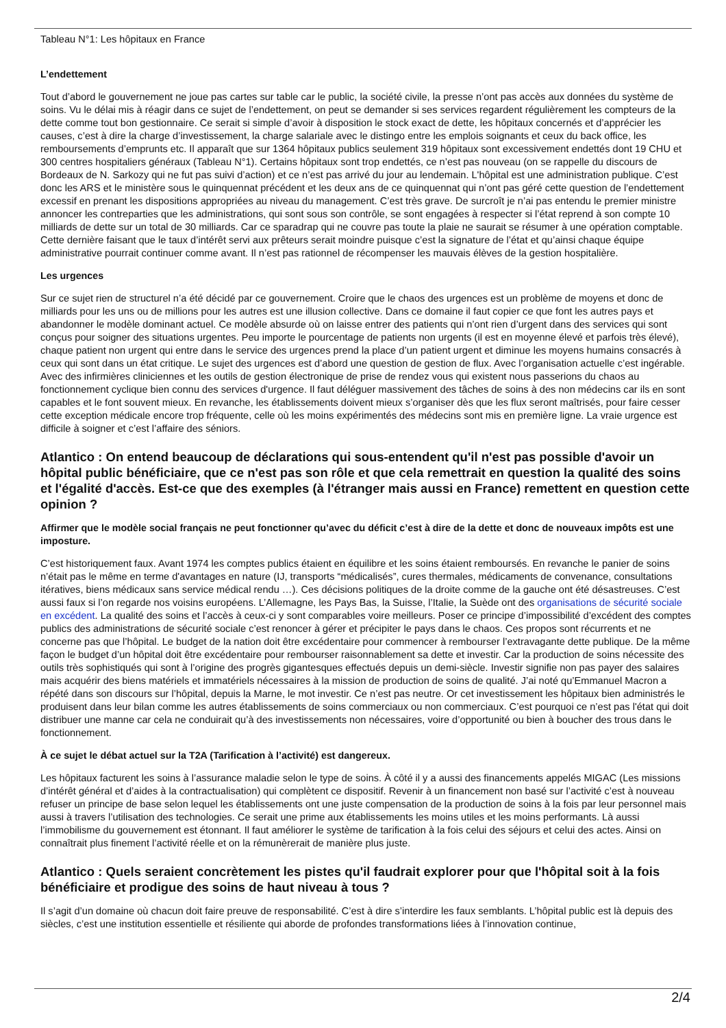Tableau N°1: Les hôpitaux en France
L’endettement
Tout d’abord le gouvernement ne joue pas cartes sur table car le public, la société civile, la presse n’ont pas accès aux données du système de soins. Vu le délai mis à réagir dans ce sujet de l’endettement, on peut se demander si ses services regardent régulièrement les compteurs de la dette comme tout bon gestionnaire. Ce serait si simple d’avoir à disposition le stock exact de dette, les hôpitaux concernés et d’apprécier les causes, c’est à dire la charge d’investissement, la charge salariale avec le distingo entre les emplois soignants et ceux du back office, les remboursements d’emprunts etc. Il apparaît que sur 1364 hôpitaux publics seulement 319 hôpitaux sont excessivement endettés dont 19 CHU et 300 centres hospitaliers généraux (Tableau N°1). Certains hôpitaux sont trop endettés, ce n’est pas nouveau (on se rappelle du discours de Bordeaux de N. Sarkozy qui ne fut pas suivi d’action) et ce n’est pas arrivé du jour au lendemain. L'hôpital est une administration publique. C’est donc les ARS et le ministère sous le quinquennat précédent et les deux ans de ce quinquennat qui n’ont pas géré cette question de l’endettement excessif en prenant les dispositions appropriées au niveau du management. C’est très grave. De surcroît je n’ai pas entendu le premier ministre annoncer les contreparties que les administrations, qui sont sous son contrôle, se sont engagées à respecter si l’état reprend à son compte 10 milliards de dette sur un total de 30 milliards. Car ce sparadrap qui ne couvre pas toute la plaie ne saurait se résumer à une opération comptable. Cette dernière faisant que le taux d’intérêt servi aux prêteurs serait moindre puisque c’est la signature de l’état et qu’ainsi chaque équipe administrative pourrait continuer comme avant. Il n’est pas rationnel de récompenser les mauvais élèves de la gestion hospitalière.
Les urgences
Sur ce sujet rien de structurel n’a été décidé par ce gouvernement. Croire que le chaos des urgences est un problème de moyens et donc de milliards pour les uns ou de millions pour les autres est une illusion collective. Dans ce domaine il faut copier ce que font les autres pays et abandonner le modèle dominant actuel. Ce modèle absurde où on laisse entrer des patients qui n’ont rien d’urgent dans des services qui sont conçus pour soigner des situations urgentes. Peu importe le pourcentage de patients non urgents (il est en moyenne élevé et parfois très élevé), chaque patient non urgent qui entre dans le service des urgences prend la place d’un patient urgent et diminue les moyens humains consacrés à ceux qui sont dans un état critique. Le sujet des urgences est d’abord une question de gestion de flux. Avec l’organisation actuelle c’est ingérable. Avec des infirmières cliniciennes et les outils de gestion électronique de prise de rendez vous qui existent nous passerions du chaos au fonctionnement cyclique bien connu des services d'urgence. Il faut déléguer massivement des tâches de soins à des non médecins car ils en sont capables et le font souvent mieux. En revanche, les établissements doivent mieux s’organiser dès que les flux seront maîtrisés, pour faire cesser cette exception médicale encore trop fréquente, celle où les moins expérimentés des médecins sont mis en première ligne. La vraie urgence est difficile à soigner et c’est l’affaire des séniors.
Atlantico : On entend beaucoup de déclarations qui sous-entendent qu'il n'est pas possible d'avoir un hôpital public bénéficiaire, que ce n'est pas son rôle et que cela remettrait en question la qualité des soins et l'égalité d'accès. Est-ce que des exemples (à l'étranger mais aussi en France) remettent en question cette opinion ?
Affirmer que le modèle social français ne peut fonctionner qu’avec du déficit c’est à dire de la dette et donc de nouveaux impôts est une imposture.
C’est historiquement faux. Avant 1974 les comptes publics étaient en équilibre et les soins étaient remboursés. En revanche le panier de soins n’était pas le même en terme d'avantages en nature (IJ, transports “médicalisés”, cures thermales, médicaments de convenance, consultations itératives, biens médicaux sans service médical rendu …). Ces décisions politiques de la droite comme de la gauche ont été désastreuses. C’est aussi faux si l’on regarde nos voisins européens. L’Allemagne, les Pays Bas, la Suisse, l’Italie, la Suède ont des organisations de sécurité sociale en excédent. La qualité des soins et l’accès à ceux-ci y sont comparables voire meilleurs. Poser ce principe d’impossibilité d’excédent des comptes publics des administrations de sécurité sociale c’est renoncer à gérer et précipiter le pays dans le chaos. Ces propos sont récurrents et ne concerne pas que l’hôpital. Le budget de la nation doit être excédentaire pour commencer à rembourser l’extravagante dette publique. De la même façon le budget d’un hôpital doit être excédentaire pour rembourser raisonnablement sa dette et investir. Car la production de soins nécessite des outils très sophistiqués qui sont à l’origine des progrès gigantesques effectués depuis un demi-siècle. Investir signifie non pas payer des salaires mais acquérir des biens matériels et immatériels nécessaires à la mission de production de soins de qualité. J’ai noté qu’Emmanuel Macron a répété dans son discours sur l’hôpital, depuis la Marne, le mot investir. Ce n’est pas neutre. Or cet investissement les hôpitaux bien administrés le produisent dans leur bilan comme les autres établissements de soins commerciaux ou non commerciaux. C’est pourquoi ce n’est pas l'état qui doit distribuer une manne car cela ne conduirait qu’à des investissements non nécessaires, voire d’opportunité ou bien à boucher des trous dans le fonctionnement.
À ce sujet le débat actuel sur la T2A (Tarification à l’activité) est dangereux.
Les hôpitaux facturent les soins à l’assurance maladie selon le type de soins. À côté il y a aussi des financements appelés MIGAC (Les missions d’intérêt général et d’aides à la contractualisation) qui complètent ce dispositif. Revenir à un financement non basé sur l’activité c’est à nouveau refuser un principe de base selon lequel les établissements ont une juste compensation de la production de soins à la fois par leur personnel mais aussi à travers l’utilisation des technologies. Ce serait une prime aux établissements les moins utiles et les moins performants. Là aussi l’immobilisme du gouvernement est étonnant. Il faut améliorer le système de tarification à la fois celui des séjours et celui des actes. Ainsi on connaîtrait plus finement l’activité réelle et on la rémunèrerait de manière plus juste.
Atlantico : Quels seraient concrètement les pistes qu'il faudrait explorer pour que l'hôpital soit à la fois bénéficiaire et prodigue des soins de haut niveau à tous ?
Il s’agit d’un domaine où chacun doit faire preuve de responsabilité. C’est à dire s’interdire les faux semblants. L’hôpital public est là depuis des siècles, c’est une institution essentielle et résiliente qui aborde de profondes transformations liées à l’innovation continue,
2/4